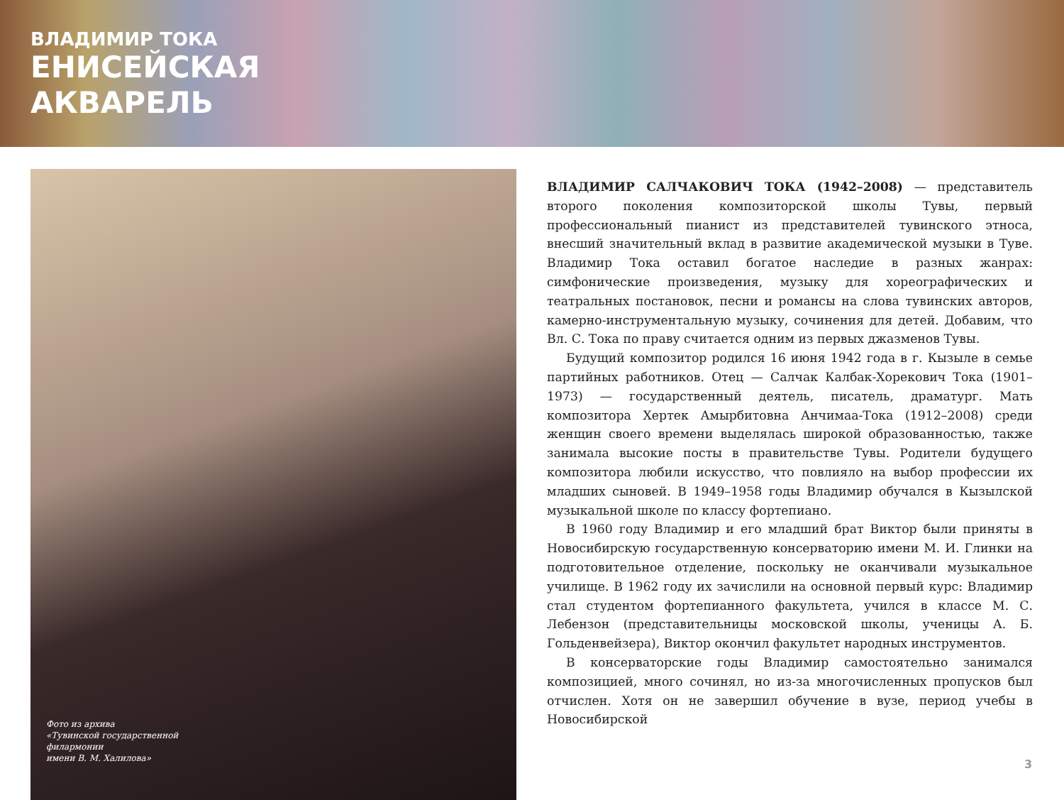ВЛАДИМИР ТОКА
ЕНИСЕЙСКАЯ
АКВАРЕЛЬ
Фото из архива
«Тувинской государственной
филармонии
имени В. М. Халилова»
ВЛАДИМИР САЛЧАКОВИЧ ТОКА (1942–2008) — представитель второго поколения композиторской школы Тувы, первый профессиональный пианист из представителей тувинского этноса, внесший значительный вклад в развитие академической музыки в Туве. Владимир Тока оставил богатое наследие в разных жанрах: симфонические произведения, музыку для хореографических и театральных постановок, песни и романсы на слова тувинских авторов, камерно-инструментальную музыку, сочинения для детей. Добавим, что Вл. С. Тока по праву считается одним из первых джазменов Тувы.
Будущий композитор родился 16 июня 1942 года в г. Кызыле в семье партийных работников. Отец — Салчак Калбак-Хорекович Тока (1901–1973) — государственный деятель, писатель, драматург. Мать композитора Хертек Амырбитовна Анчимаа-Тока (1912–2008) среди женщин своего времени выделялась широкой образованностью, также занимала высокие посты в правительстве Тувы. Родители будущего композитора любили искусство, что повлияло на выбор профессии их младших сыновей. В 1949–1958 годы Владимир обучался в Кызылской музыкальной школе по классу фортепиано.
В 1960 году Владимир и его младший брат Виктор были приняты в Новосибирскую государственную консерваторию имени М. И. Глинки на подготовительное отделение, поскольку не оканчивали музыкальное училище. В 1962 году их зачислили на основной первый курс: Владимир стал студентом фортепианного факультета, учился в классе М. С. Лебензон (представительницы московской школы, ученицы А. Б. Гольденвейзера), Виктор окончил факультет народных инструментов.
В консерваторские годы Владимир самостоятельно занимался композицией, много сочинял, но из-за многочисленных пропусков был отчислен. Хотя он не завершил обучение в вузе, период учебы в Новосибирской
3